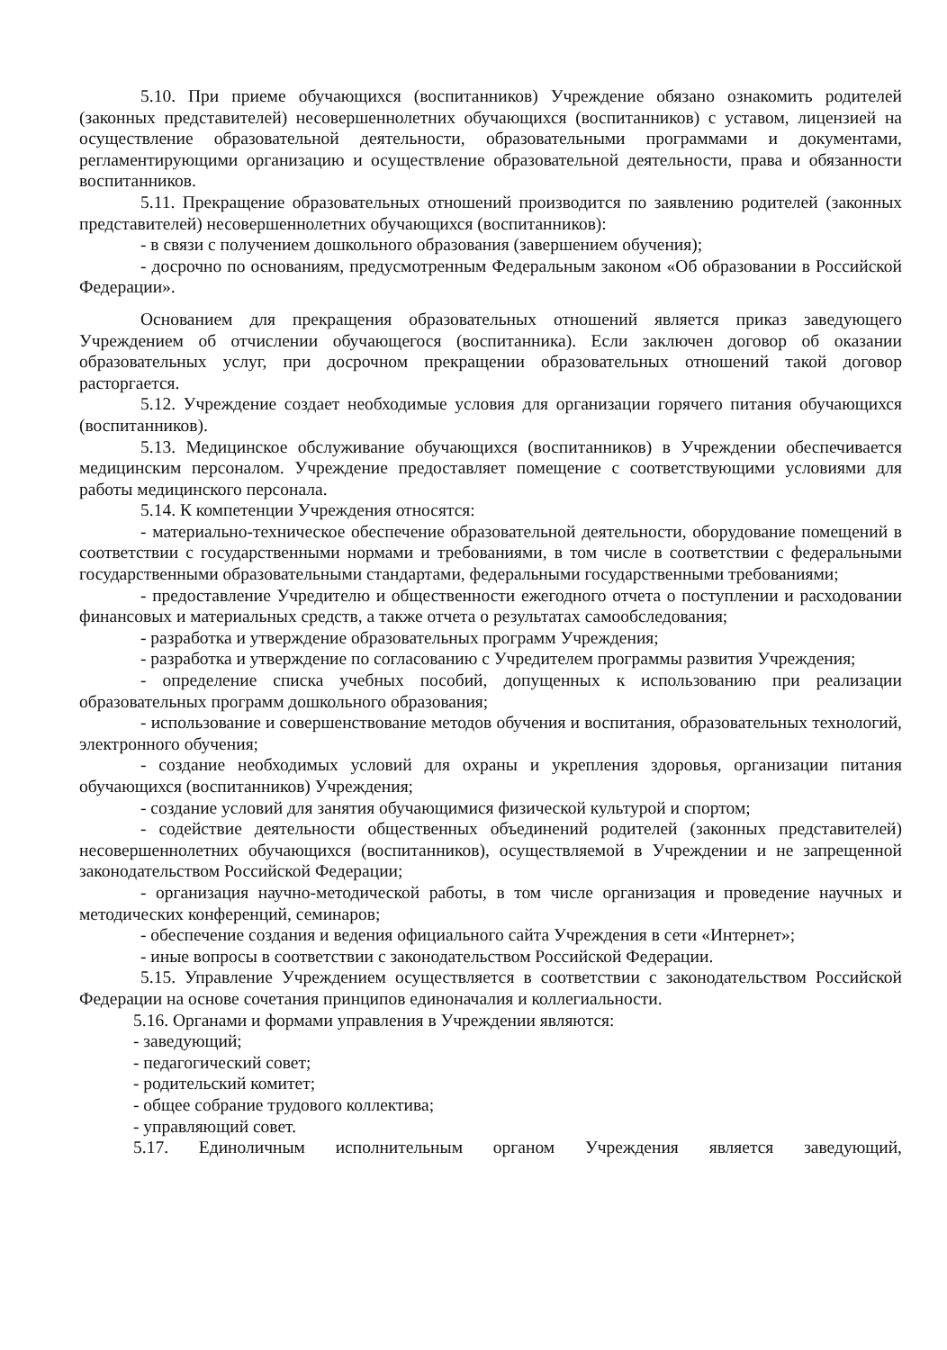5.10. При приеме обучающихся (воспитанников) Учреждение обязано ознакомить родителей (законных представителей) несовершеннолетних обучающихся (воспитанников) с уставом, лицензией на осуществление образовательной деятельности, образовательными программами и документами, регламентирующими организацию и осуществление образовательной деятельности, права и обязанности воспитанников.
5.11. Прекращение образовательных отношений производится по заявлению родителей (законных представителей) несовершеннолетних обучающихся (воспитанников):
- в связи с получением дошкольного образования (завершением обучения);
- досрочно по основаниям, предусмотренным Федеральным законом «Об образовании в Российской Федерации».
Основанием для прекращения образовательных отношений является приказ заведующего Учреждением об отчислении обучающегося (воспитанника). Если заключен договор об оказании образовательных услуг, при досрочном прекращении образовательных отношений такой договор расторгается.
5.12. Учреждение создает необходимые условия для организации горячего питания обучающихся (воспитанников).
5.13. Медицинское обслуживание обучающихся (воспитанников) в Учреждении обеспечивается медицинским персоналом. Учреждение предоставляет помещение с соответствующими условиями для работы медицинского персонала.
5.14. К компетенции Учреждения относятся:
- материально-техническое обеспечение образовательной деятельности, оборудование помещений в соответствии с государственными нормами и требованиями, в том числе в соответствии с федеральными государственными образовательными стандартами, федеральными государственными требованиями;
- предоставление Учредителю и общественности ежегодного отчета о поступлении и расходовании финансовых и материальных средств, а также отчета о результатах самообследования;
- разработка и утверждение образовательных программ Учреждения;
- разработка и утверждение по согласованию с Учредителем программы развития Учреждения;
- определение списка учебных пособий, допущенных к использованию при реализации образовательных программ дошкольного образования;
- использование и совершенствование методов обучения и воспитания, образовательных технологий, электронного обучения;
- создание необходимых условий для охраны и укрепления здоровья, организации питания обучающихся (воспитанников) Учреждения;
- создание условий для занятия обучающимися физической культурой и спортом;
- содействие деятельности общественных объединений родителей (законных представителей) несовершеннолетних обучающихся (воспитанников), осуществляемой в Учреждении и не запрещенной законодательством Российской Федерации;
- организация научно-методической работы, в том числе организация и проведение научных и методических конференций, семинаров;
- обеспечение создания и ведения официального сайта Учреждения в сети «Интернет»;
- иные вопросы в соответствии с законодательством Российской Федерации.
5.15. Управление Учреждением осуществляется в соответствии с законодательством Российской Федерации на основе сочетания принципов единоначалия и коллегиальности.
5.16. Органами и формами управления в Учреждении являются:
- заведующий;
- педагогический совет;
- родительский комитет;
- общее собрание трудового коллектива;
- управляющий совет.
5.17. Единоличным исполнительным органом Учреждения является заведующий,